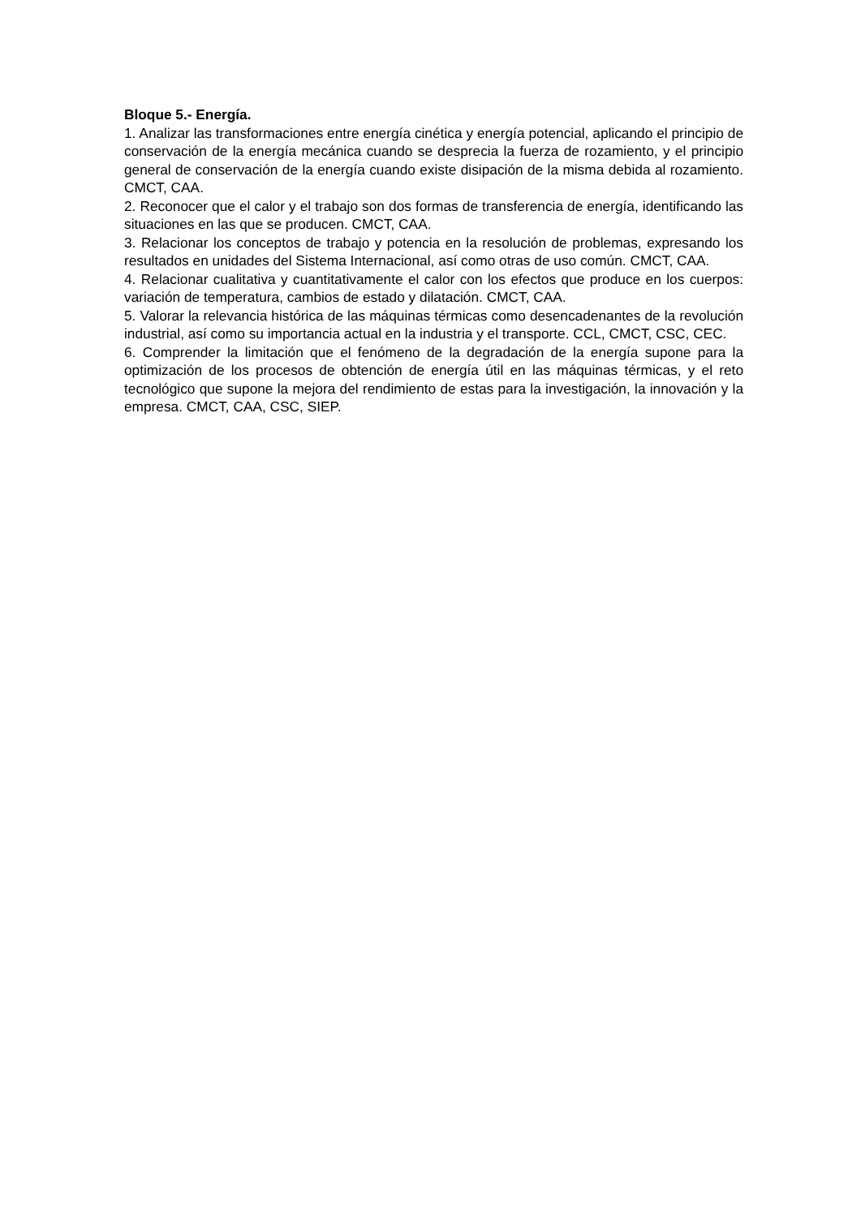Bloque 5.- Energía.
1. Analizar las transformaciones entre energía cinética y energía potencial, aplicando el principio de conservación de la energía mecánica cuando se desprecia la fuerza de rozamiento, y el principio general de conservación de la energía cuando existe disipación de la misma debida al rozamiento. CMCT, CAA.
2. Reconocer que el calor y el trabajo son dos formas de transferencia de energía, identificando las situaciones en las que se producen. CMCT, CAA.
3. Relacionar los conceptos de trabajo y potencia en la resolución de problemas, expresando los resultados en unidades del Sistema Internacional, así como otras de uso común. CMCT, CAA.
4. Relacionar cualitativa y cuantitativamente el calor con los efectos que produce en los cuerpos: variación de temperatura, cambios de estado y dilatación. CMCT, CAA.
5. Valorar la relevancia histórica de las máquinas térmicas como desencadenantes de la revolución industrial, así como su importancia actual en la industria y el transporte. CCL, CMCT, CSC, CEC.
6. Comprender la limitación que el fenómeno de la degradación de la energía supone para la optimización de los procesos de obtención de energía útil en las máquinas térmicas, y el reto tecnológico que supone la mejora del rendimiento de estas para la investigación, la innovación y la empresa. CMCT, CAA, CSC, SIEP.